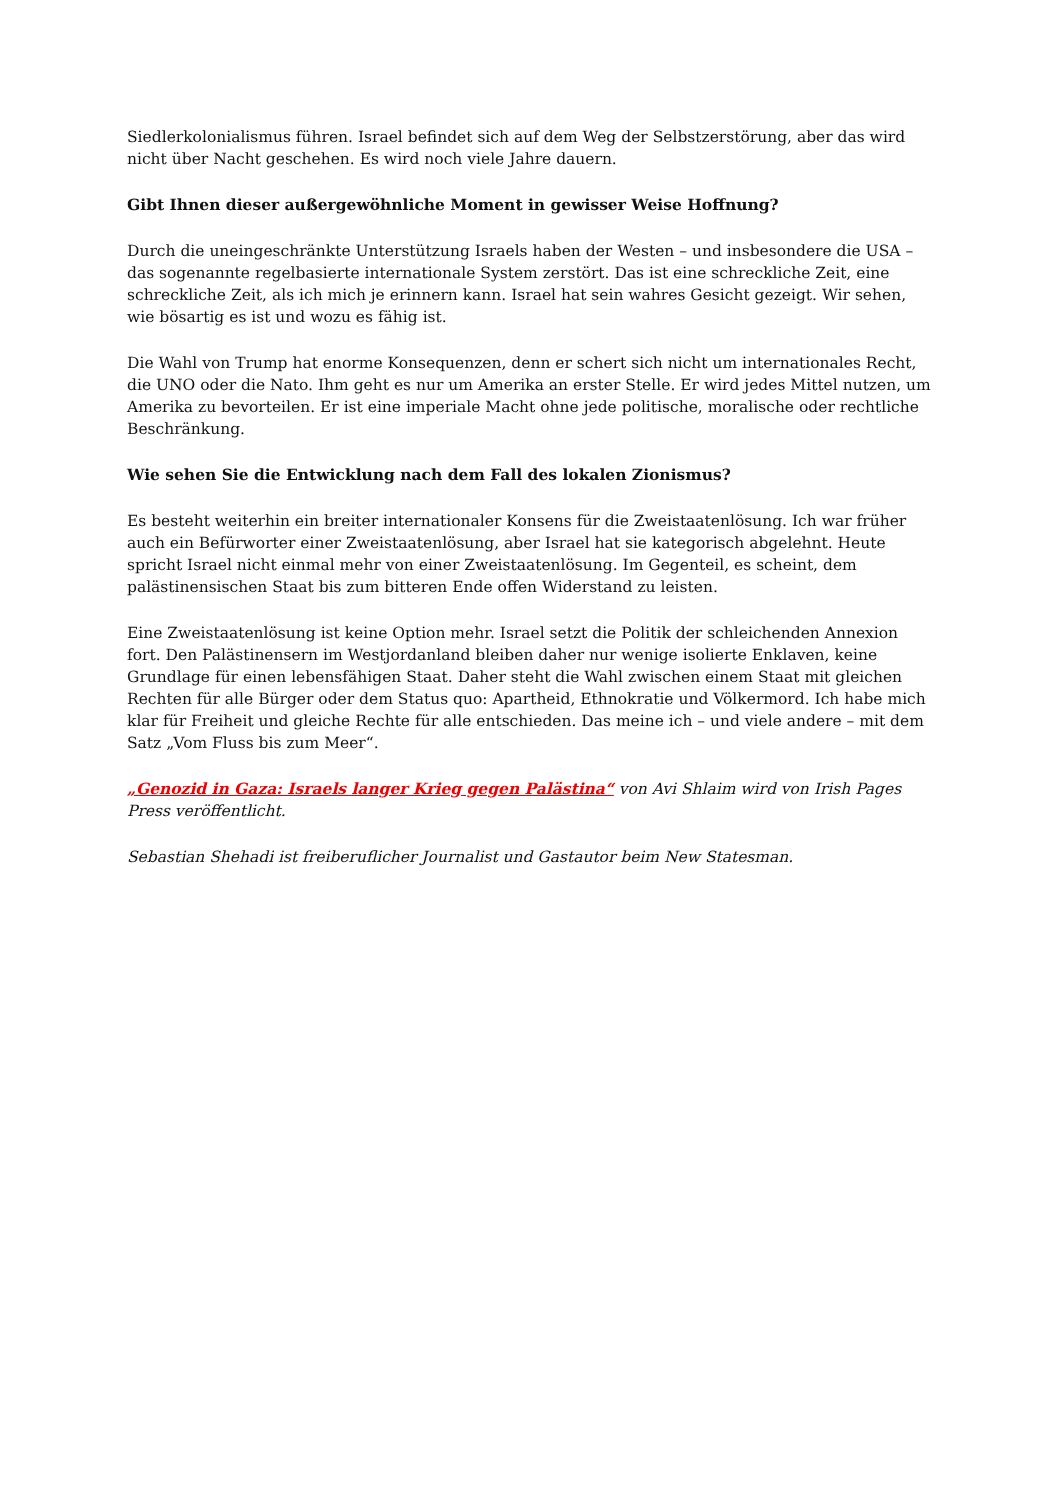Siedlerkolonialismus führen. Israel befindet sich auf dem Weg der Selbstzerstörung, aber das wird nicht über Nacht geschehen. Es wird noch viele Jahre dauern.
Gibt Ihnen dieser außergewöhnliche Moment in gewisser Weise Hoffnung?
Durch die uneingeschränkte Unterstützung Israels haben der Westen – und insbesondere die USA – das sogenannte regelbasierte internationale System zerstört. Das ist eine schreckliche Zeit, eine schreckliche Zeit, als ich mich je erinnern kann. Israel hat sein wahres Gesicht gezeigt. Wir sehen, wie bösartig es ist und wozu es fähig ist.
Die Wahl von Trump hat enorme Konsequenzen, denn er schert sich nicht um internationales Recht, die UNO oder die Nato. Ihm geht es nur um Amerika an erster Stelle. Er wird jedes Mittel nutzen, um Amerika zu bevorteilen. Er ist eine imperiale Macht ohne jede politische, moralische oder rechtliche Beschränkung.
Wie sehen Sie die Entwicklung nach dem Fall des lokalen Zionismus?
Es besteht weiterhin ein breiter internationaler Konsens für die Zweistaatenlösung. Ich war früher auch ein Befürworter einer Zweistaatenlösung, aber Israel hat sie kategorisch abgelehnt. Heute spricht Israel nicht einmal mehr von einer Zweistaatenlösung. Im Gegenteil, es scheint, dem palästinensischen Staat bis zum bitteren Ende offen Widerstand zu leisten.
Eine Zweistaatenlösung ist keine Option mehr. Israel setzt die Politik der schleichenden Annexion fort. Den Palästinensern im Westjordanland bleiben daher nur wenige isolierte Enklaven, keine Grundlage für einen lebensfähigen Staat. Daher steht die Wahl zwischen einem Staat mit gleichen Rechten für alle Bürger oder dem Status quo: Apartheid, Ethnokratie und Völkermord. Ich habe mich klar für Freiheit und gleiche Rechte für alle entschieden. Das meine ich – und viele andere – mit dem Satz „Vom Fluss bis zum Meer“.
„Genozid in Gaza: Israels langer Krieg gegen Palästina“ von Avi Shlaim wird von Irish Pages Press veröffentlicht.
Sebastian Shehadi ist freiberuflicher Journalist und Gastautor beim New Statesman.